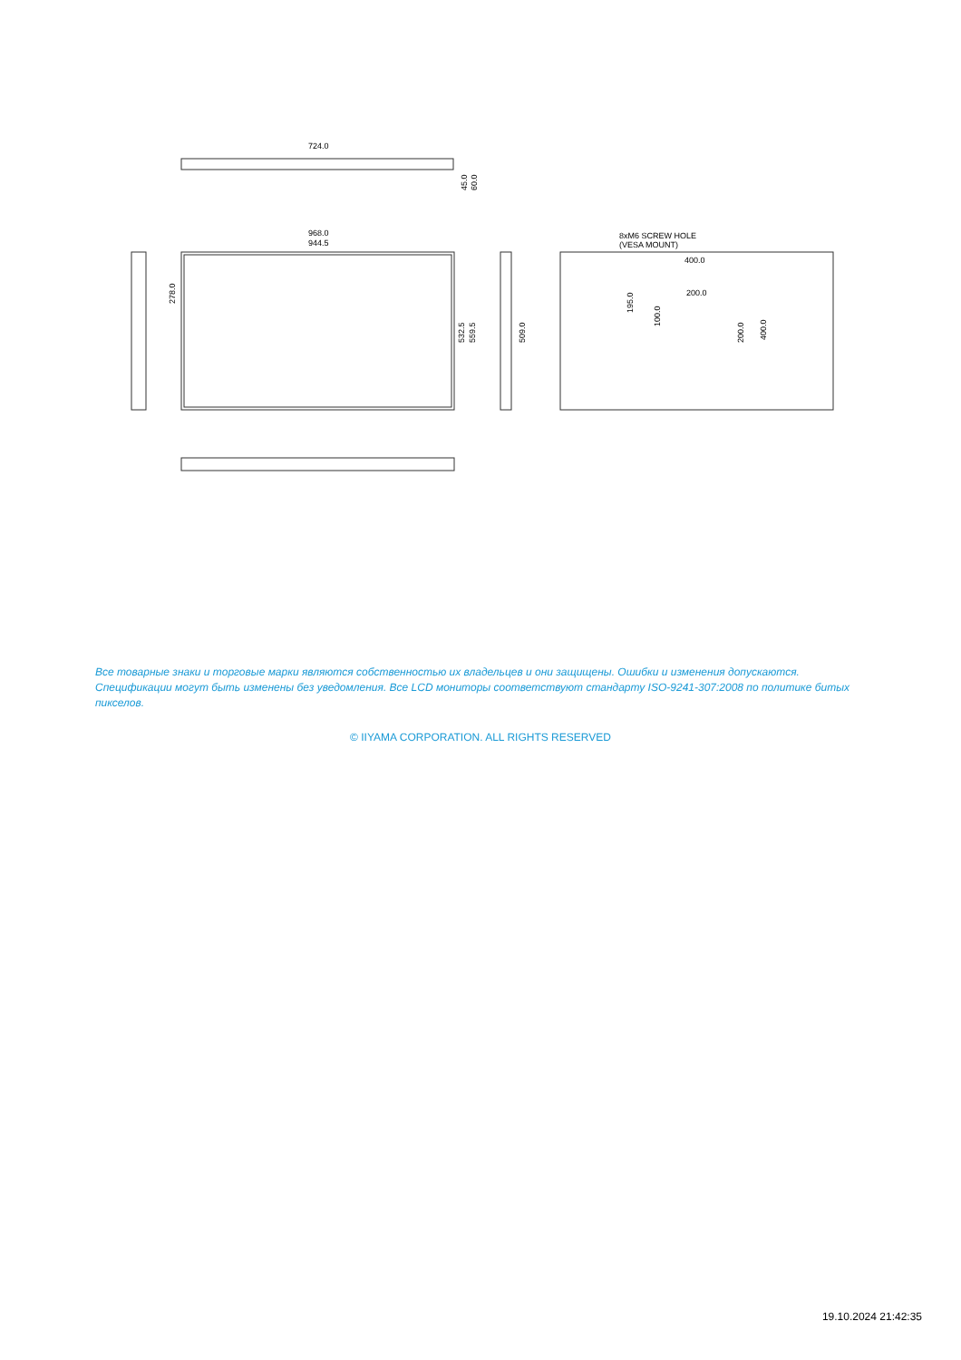724.0
45.0
60.0
968.0
944.5
278.0
532.5
559.5
509.0
8xM6 SCREW HOLE
(VESA MOUNT)
400.0
200.0
195.0
100.0
200.0
400.0
Все товарные знаки и торговые марки являются собственностью их владельцев и они защищены. Ошибки и изменения допускаются. Спецификации могут быть изменены без уведомления. Все LCD мониторы соответствуют стандарту ISO-9241-307:2008 по политике битых пикселов.
© IIYAMA CORPORATION. ALL RIGHTS RESERVED
19.10.2024 21:42:35